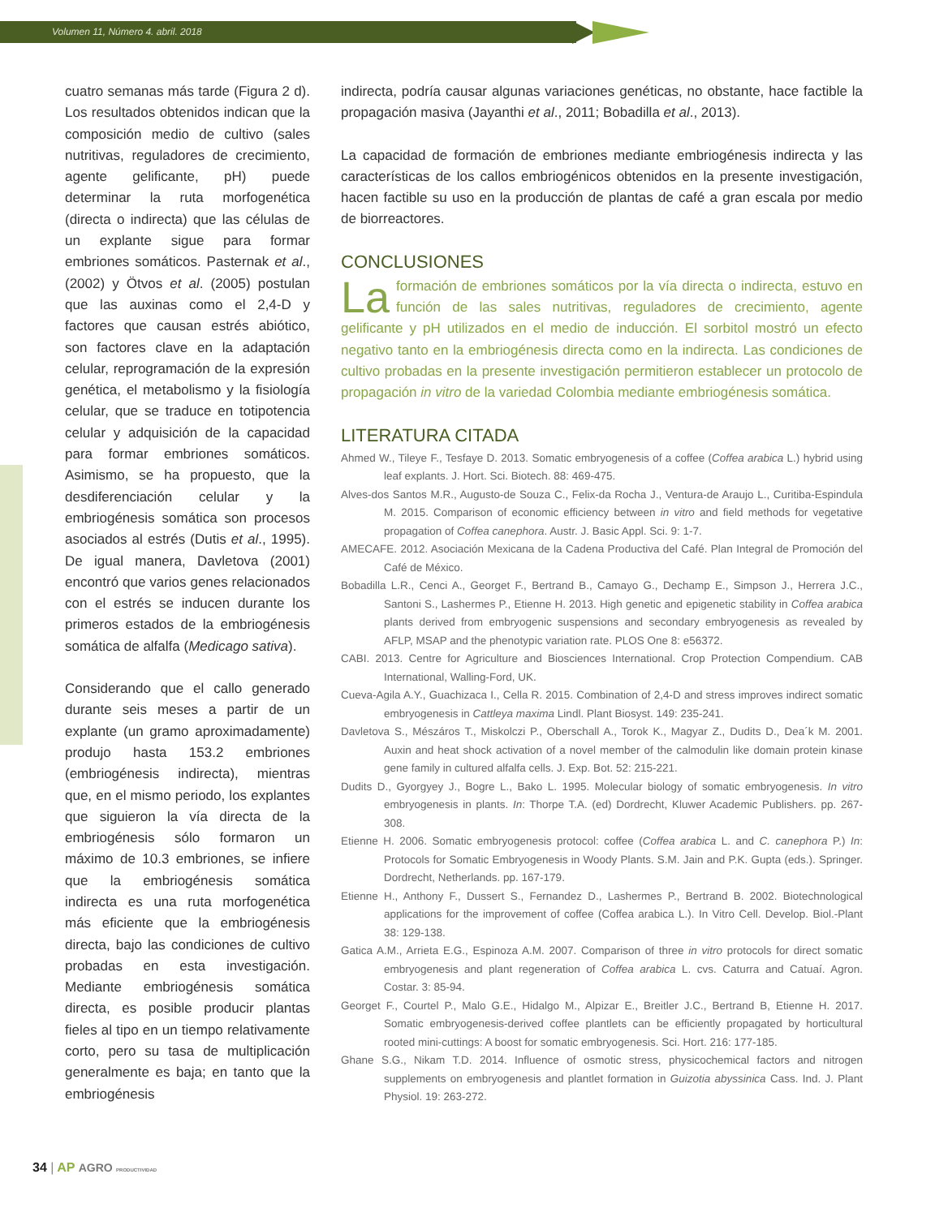Volumen 11, Número 4. abril. 2018
cuatro semanas más tarde (Figura 2 d). Los resultados obtenidos indican que la composición medio de cultivo (sales nutritivas, reguladores de crecimiento, agente gelificante, pH) puede determinar la ruta morfogenética (directa o indirecta) que las células de un explante sigue para formar embriones somáticos. Pasternak et al., (2002) y Ötvos et al. (2005) postulan que las auxinas como el 2,4-D y factores que causan estrés abiótico, son factores clave en la adaptación celular, reprogramación de la expresión genética, el metabolismo y la fisiología celular, que se traduce en totipotencia celular y adquisición de la capacidad para formar embriones somáticos. Asimismo, se ha propuesto, que la desdiferenciación celular y la embriogénesis somática son procesos asociados al estrés (Dutis et al., 1995). De igual manera, Davletova (2001) encontró que varios genes relacionados con el estrés se inducen durante los primeros estados de la embriogénesis somática de alfalfa (Medicago sativa).
Considerando que el callo generado durante seis meses a partir de un explante (un gramo aproximadamente) produjo hasta 153.2 embriones (embriogénesis indirecta), mientras que, en el mismo periodo, los explantes que siguieron la vía directa de la embriogénesis sólo formaron un máximo de 10.3 embriones, se infiere que la embriogénesis somática indirecta es una ruta morfogenética más eficiente que la embriogénesis directa, bajo las condiciones de cultivo probadas en esta investigación. Mediante embriogénesis somática directa, es posible producir plantas fieles al tipo en un tiempo relativamente corto, pero su tasa de multiplicación generalmente es baja; en tanto que la embriogénesis
indirecta, podría causar algunas variaciones genéticas, no obstante, hace factible la propagación masiva (Jayanthi et al., 2011; Bobadilla et al., 2013).
La capacidad de formación de embriones mediante embriogénesis indirecta y las características de los callos embriogénicos obtenidos en la presente investigación, hacen factible su uso en la producción de plantas de café a gran escala por medio de biorreactores.
CONCLUSIONES
La formación de embriones somáticos por la vía directa o indirecta, estuvo en función de las sales nutritivas, reguladores de crecimiento, agente gelificante y pH utilizados en el medio de inducción. El sorbitol mostró un efecto negativo tanto en la embriogénesis directa como en la indirecta. Las condiciones de cultivo probadas en la presente investigación permitieron establecer un protocolo de propagación in vitro de la variedad Colombia mediante embriogénesis somática.
LITERATURA CITADA
Ahmed W., Tileye F., Tesfaye D. 2013. Somatic embryogenesis of a coffee (Coffea arabica L.) hybrid using leaf explants. J. Hort. Sci. Biotech. 88: 469-475.
Alves-dos Santos M.R., Augusto-de Souza C., Felix-da Rocha J., Ventura-de Araujo L., Curitiba-Espindula M. 2015. Comparison of economic efficiency between in vitro and field methods for vegetative propagation of Coffea canephora. Austr. J. Basic Appl. Sci. 9: 1-7.
AMECAFE. 2012. Asociación Mexicana de la Cadena Productiva del Café. Plan Integral de Promoción del Café de México.
Bobadilla L.R., Cenci A., Georget F., Bertrand B., Camayo G., Dechamp E., Simpson J., Herrera J.C., Santoni S., Lashermes P., Etienne H. 2013. High genetic and epigenetic stability in Coffea arabica plants derived from embryogenic suspensions and secondary embryogenesis as revealed by AFLP, MSAP and the phenotypic variation rate. PLOS One 8: e56372.
CABI. 2013. Centre for Agriculture and Biosciences International. Crop Protection Compendium. CAB International, Walling-Ford, UK.
Cueva-Agila A.Y., Guachizaca I., Cella R. 2015. Combination of 2,4-D and stress improves indirect somatic embryogenesis in Cattleya maxima Lindl. Plant Biosyst. 149: 235-241.
Davletova S., Mészáros T., Miskolczi P., Oberschall A., Torok K., Magyar Z., Dudits D., Dea´k M. 2001. Auxin and heat shock activation of a novel member of the calmodulin like domain protein kinase gene family in cultured alfalfa cells. J. Exp. Bot. 52: 215-221.
Dudits D., Gyorgyey J., Bogre L., Bako L. 1995. Molecular biology of somatic embryogenesis. In vitro embryogenesis in plants. In: Thorpe T.A. (ed) Dordrecht, Kluwer Academic Publishers. pp. 267-308.
Etienne H. 2006. Somatic embryogenesis protocol: coffee (Coffea arabica L. and C. canephora P.) In: Protocols for Somatic Embryogenesis in Woody Plants. S.M. Jain and P.K. Gupta (eds.). Springer. Dordrecht, Netherlands. pp. 167-179.
Etienne H., Anthony F., Dussert S., Fernandez D., Lashermes P., Bertrand B. 2002. Biotechnological applications for the improvement of coffee (Coffea arabica L.). In Vitro Cell. Develop. Biol.-Plant 38: 129-138.
Gatica A.M., Arrieta E.G., Espinoza A.M. 2007. Comparison of three in vitro protocols for direct somatic embryogenesis and plant regeneration of Coffea arabica L. cvs. Caturra and Catuaí. Agron. Costar. 3: 85-94.
Georget F., Courtel P., Malo G.E., Hidalgo M., Alpizar E., Breitler J.C., Bertrand B, Etienne H. 2017. Somatic embryogenesis-derived coffee plantlets can be efficiently propagated by horticultural rooted mini-cuttings: A boost for somatic embryogenesis. Sci. Hort. 216: 177-185.
Ghane S.G., Nikam T.D. 2014. Influence of osmotic stress, physicochemical factors and nitrogen supplements on embryogenesis and plantlet formation in Guizotia abyssinica Cass. Ind. J. Plant Physiol. 19: 263-272.
34 | AP AGRO PRODUCTIVIDAD